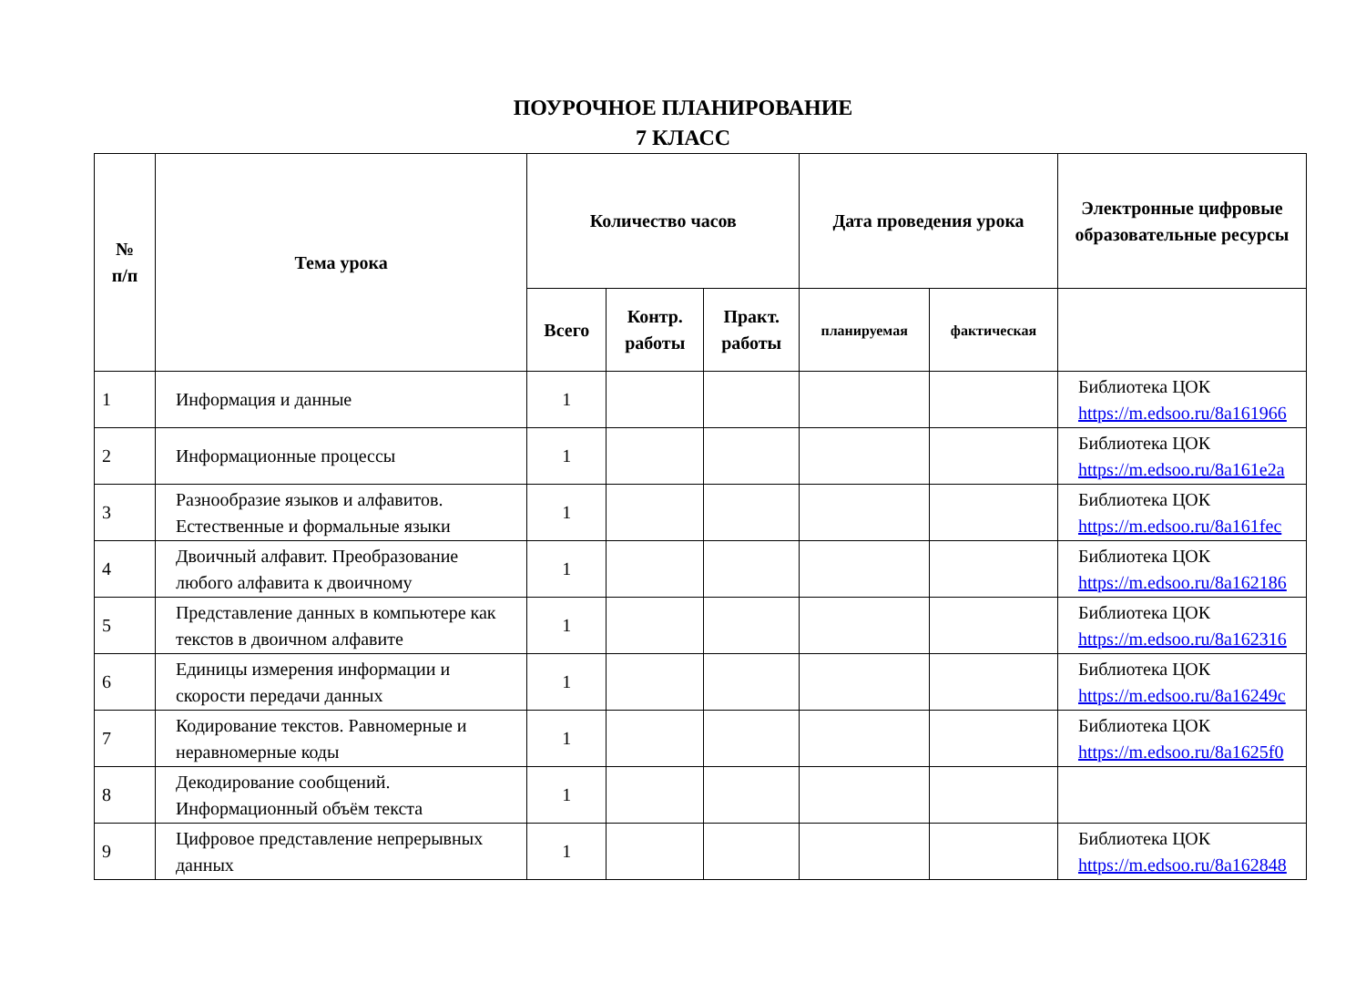ПОУРОЧНОЕ ПЛАНИРОВАНИЕ
7 КЛАСС
| № п/п | Тема урока | Количество часов | | | Дата проведения урока | | Электронные цифровые образовательные ресурсы |
| --- | --- | --- | --- | --- | --- | --- | --- |
| | | Всего | Контр. работы | Практ. работы | планируемая | фактическая | |
| 1 | Информация и данные | 1 | | | | | Библиотека ЦОК https://m.edsoo.ru/8a161966 |
| 2 | Информационные процессы | 1 | | | | | Библиотека ЦОК https://m.edsoo.ru/8a161e2a |
| 3 | Разнообразие языков и алфавитов. Естественные и формальные языки | 1 | | | | | Библиотека ЦОК https://m.edsoo.ru/8a161fec |
| 4 | Двоичный алфавит. Преобразование любого алфавита к двоичному | 1 | | | | | Библиотека ЦОК https://m.edsoo.ru/8a162186 |
| 5 | Представление данных в компьютере как текстов в двоичном алфавите | 1 | | | | | Библиотека ЦОК https://m.edsoo.ru/8a162316 |
| 6 | Единицы измерения информации и скорости передачи данных | 1 | | | | | Библиотека ЦОК https://m.edsoo.ru/8a16249c |
| 7 | Кодирование текстов. Равномерные и неравномерные коды | 1 | | | | | Библиотека ЦОК https://m.edsoo.ru/8a1625f0 |
| 8 | Декодирование сообщений. Информационный объём текста | 1 | | | | | |
| 9 | Цифровое представление непрерывных данных | 1 | | | | | Библиотека ЦОК https://m.edsoo.ru/8a162848 |